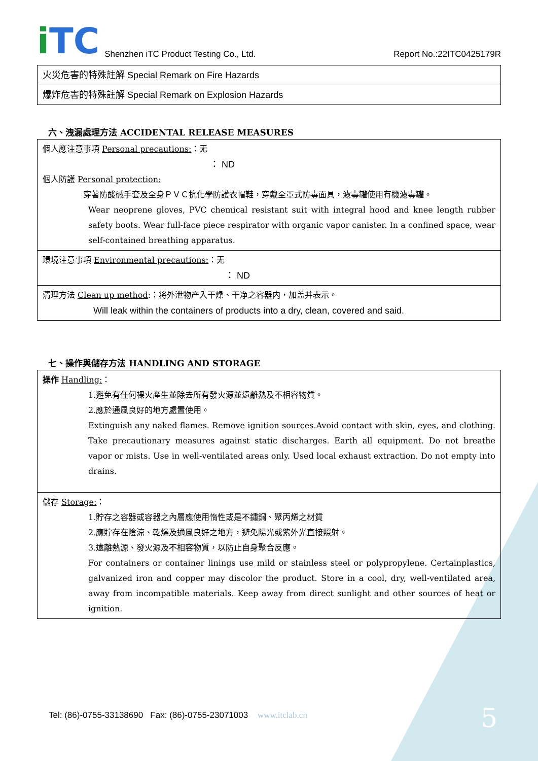i TC
Shenzhen iTC Product Testing Co., Ltd.
Report No.:22ITC0425179R
| 火災危害的特殊註解 Special Remark on Fire Hazards |
| 爆炸危害的特殊註解 Special Remark on Explosion Hazards |
六、洩漏處理方法 ACCIDENTAL RELEASE MEASURES
| 個人應注意事項 Personal precautions: ：无 ： ND 個人防護 Personal protection: 穿著防酸碱手套及全身ＰＶＣ抗化學防護衣帽鞋，穿戴全罩式防毒面具，濾毒罐使用有機濾毒罐。 Wear neoprene gloves, PVC chemical resistant suit with integral hood and knee length rubber safety boots. Wear full-face piece respirator with organic vapor canister. In a confined space, wear self-contained breathing apparatus. |
| 環境注意事項 Environmental precautions: ：无 ： ND |
| 清理方法 Clean up method :：将外泄物产入干燥、干净之容器内，加盖并表示。 Will leak within the containers of products into a dry, clean, covered and said. |
七、操作與儲存方法 HANDLING AND STORAGE
| 操作 Handling: ： 1.避免有任何裸火產生並除去所有發火源並遠離熱及不相容物質。 2.應於通風良好的地方處置使用。 Extinguish any naked flames. Remove ignition sources.Avoid contact with skin, eyes, and clothing. Take precautionary measures against static discharges. Earth all equipment. Do not breathe vapor or mists. Use in well-ventilated areas only. Used local exhaust extraction. Do not empty into drains. |
| 儲存 Storage: ： 1.貯存之容器或容器之內層應使用惰性或是不鏽鋼、聚丙烯之材質 2.應貯存在陰涼、乾燥及通風良好之地方，避免陽光或紫外光直接照射。 3.遠離熱源、發火源及不相容物質，以防止自身聚合反應。 For containers or container linings use mild or stainless steel or polypropylene. Certainplastics, galvanized iron and copper may discolor the product. Store in a cool, dry, well-ventilated area, away from incompatible materials. Keep away from direct sunlight and other sources of heat or ignition. |
Tel: (86)-0755-33138690 Fax: (86)-0755-23071003 www.itclab.cn
5